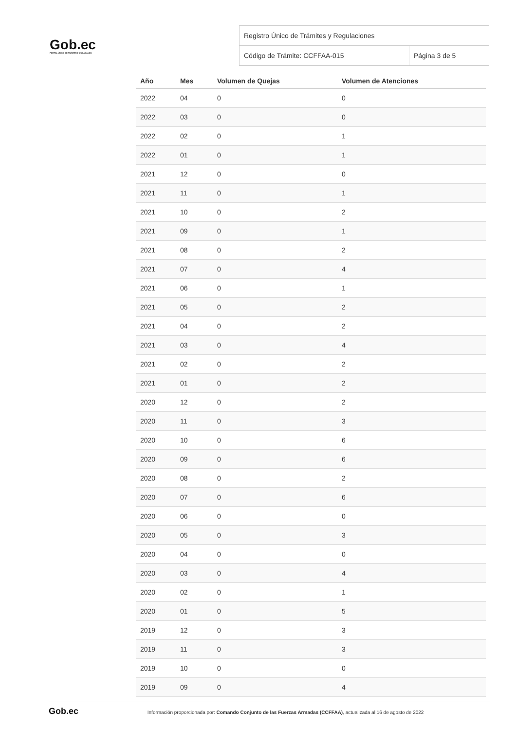Gob.ec
PORTAL ÚNICO DE TRÁMITES CIUDADANOS
| Registro Único de Trámites y Regulaciones | |
| Código de Trámite: CCFFAA-015 | Página 3 de 5 |
| Año | Mes | Volumen de Quejas | Volumen de Atenciones |
| --- | --- | --- | --- |
| 2022 | 04 | 0 | 0 |
| 2022 | 03 | 0 | 0 |
| 2022 | 02 | 0 | 1 |
| 2022 | 01 | 0 | 1 |
| 2021 | 12 | 0 | 0 |
| 2021 | 11 | 0 | 1 |
| 2021 | 10 | 0 | 2 |
| 2021 | 09 | 0 | 1 |
| 2021 | 08 | 0 | 2 |
| 2021 | 07 | 0 | 4 |
| 2021 | 06 | 0 | 1 |
| 2021 | 05 | 0 | 2 |
| 2021 | 04 | 0 | 2 |
| 2021 | 03 | 0 | 4 |
| 2021 | 02 | 0 | 2 |
| 2021 | 01 | 0 | 2 |
| 2020 | 12 | 0 | 2 |
| 2020 | 11 | 0 | 3 |
| 2020 | 10 | 0 | 6 |
| 2020 | 09 | 0 | 6 |
| 2020 | 08 | 0 | 2 |
| 2020 | 07 | 0 | 6 |
| 2020 | 06 | 0 | 0 |
| 2020 | 05 | 0 | 3 |
| 2020 | 04 | 0 | 0 |
| 2020 | 03 | 0 | 4 |
| 2020 | 02 | 0 | 1 |
| 2020 | 01 | 0 | 5 |
| 2019 | 12 | 0 | 3 |
| 2019 | 11 | 0 | 3 |
| 2019 | 10 | 0 | 0 |
| 2019 | 09 | 0 | 4 |
Gob.ec Información proporcionada por: Comando Conjunto de las Fuerzas Armadas (CCFFAA), actualizada al 16 de agosto de 2022